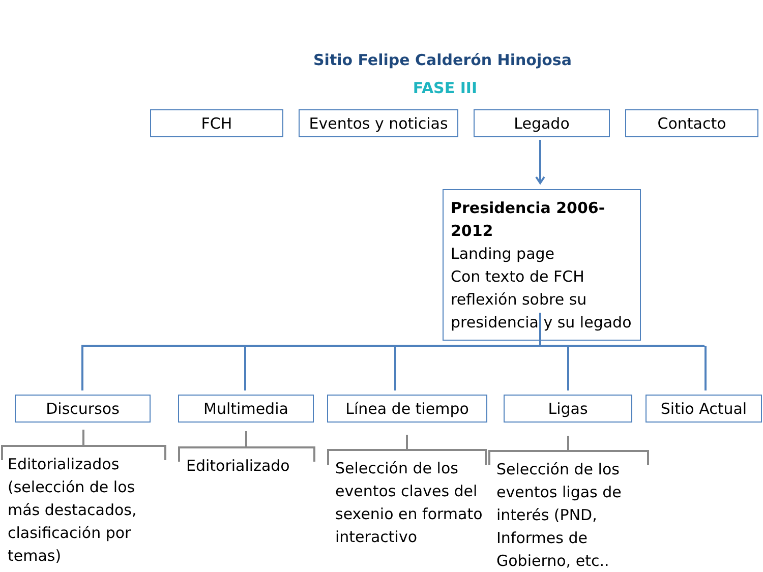Sitio Felipe Calderón Hinojosa
FASE III
FCH Eventos y noticias
Legado Contacto
Presidencia 2006-2012
Landing page
Con texto de FCH reflexión sobre su presidencia y su legado
Discursos Multimedia Línea de tiempo Ligas Sitio Actual
Editorializados (selección de los más destacados, clasificación por temas)
Editorializado
Selección de los eventos claves del sexenio en formato interactivo
Selección de los eventos ligas de interés (PND, Informes de Gobierno, etc..